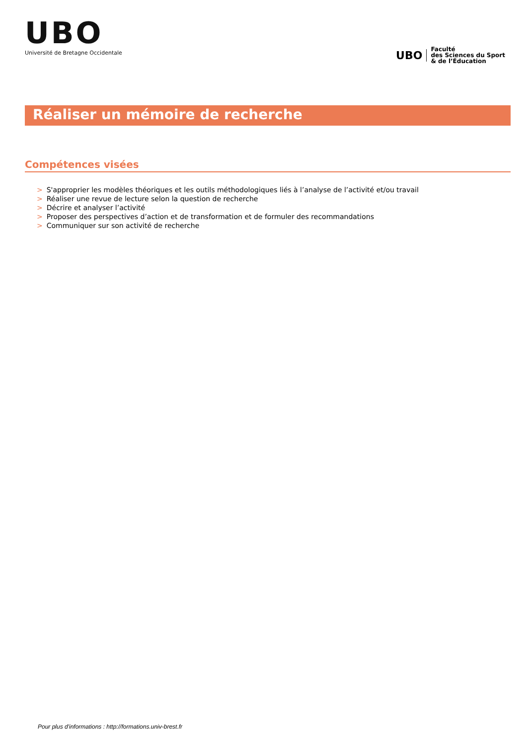UBO
Université de Bretagne Occidentale
UBO
Faculté
des Sciences du Sport
& de l’Éducation
Réaliser un mémoire de recherche
Compétences visées
> S'approprier les modèles théoriques et les outils méthodologiques liés à l’analyse de l’activité et/ou travail
> Réaliser une revue de lecture selon la question de recherche
> Décrire et analyser l’activité
> Proposer des perspectives d’action et de transformation et de formuler des recommandations
> Communiquer sur son activité de recherche
Pour plus d'informations : http://formations.univ-brest.fr